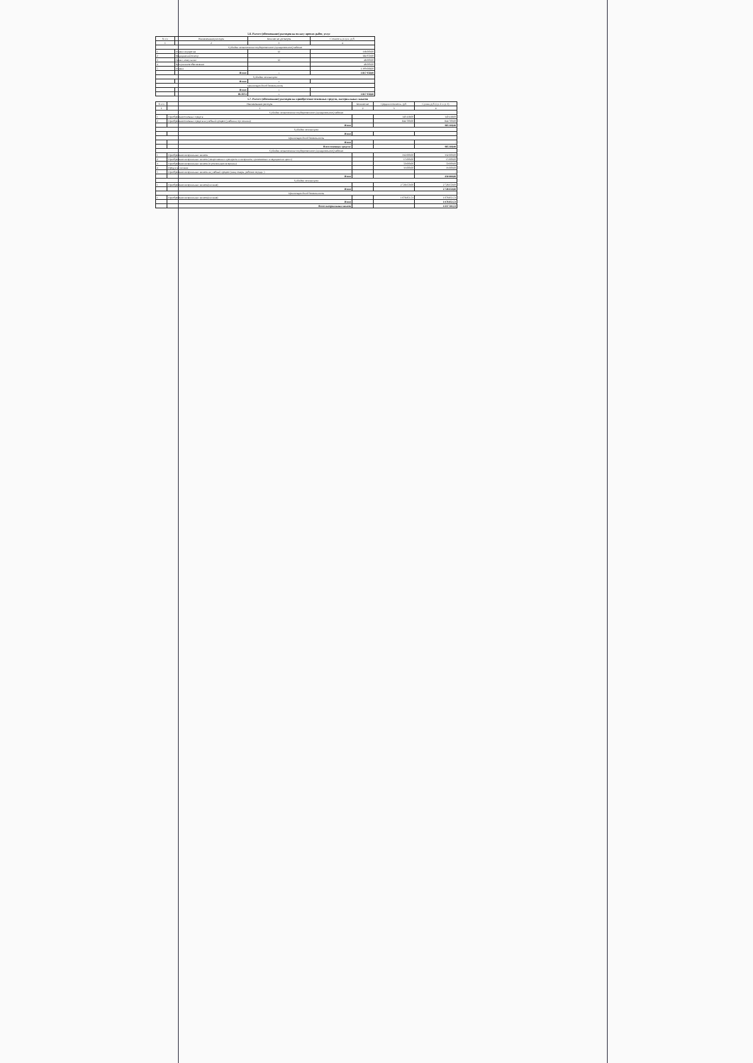5.6. Расчет (обоснование) расходов на оплату прочих работ, услуг
| N п/п | Наименование расходов | Количество договоров | Стоимость услуги, руб. |
| --- | --- | --- | --- |
| 1 | 2 | 3 | 4 |
| Субсидии на выполнение государственного (муниципального) задания | | | |
| 1 | Охрана имущества | 12 | 138 000,00 |
| 2 | Медицинский осмотр | | 184 950,00 |
| 3 | Гарант, консультант | 12 | 48 000,00 |
| 4 | Программное обеспечение | | 48 000,00 |
| 5 | Охрана | | 1 399 008,00 |
| | Итого: | х | 1 817 958,00 |
| Субсидии на иные цели | | | |
| | Итого: | х | - |
| Приносящая доход деятельность | | | |
| | Итого: | х | - |
| | ВСЕГО | х | 1 817 958,00 |
5.7. Расчет (обоснование) расходов на приобретение основных средств, материальных запасов
| N п/п | Наименование расходов | Количество | Средняя стоимость, руб. | Сумма, руб. (гр. 2 х гр. 3) |
| --- | --- | --- | --- | --- |
| 1 | 1 | 2 | 3 | 4 |
| Субсидии на выполнение государственного (муниципального) задания | | | | |
| 1 | Приобретение основных средств | | 140 418,00 | 140 418,00 |
| 2 | Приобретение основных средств на учебный процесс (учебники, орг.техника) | | 844 700,00 | 844 700,00 |
| | Итого | | | 985 118,00 |
| Субсидии на иные цели | | | | |
| | Итого | | | - |
| Приносящая доход деятельность | | | | |
| | Итого | | | - |
| | Всего основных средств: | | | 985 118,00 |
| Субсидии на выполнение государственного (муниципального) задания | | | | |
| 1 | Приобретение материальных запасов | | 332 000,00 | 332 000,00 |
| 2 | Приобретение материальных запасов (лекарственных препаратов и материалов, применяемых в медицинских целях) | | 15 000,00 | 15 000,00 |
| 3 | Приобретение материальных запасов (строительные материалы) | | 50 000,00 | 50 000,00 |
| 4 | Продукты питания | | 33 000,00 | 33 000,00 |
| 5 | Приобретение материальных запасов на учебный процесс (канц.товары, рабочие тетради, ) | | | - |
| | Итого | | | 430 000,00 |
| Субсидии на иные цели | | | | |
| 1 | Приобретение материальных запасов(питание) | | 2 728 650,00 | 2 728 650,00 |
| | Итого | | | 2 728 650,00 |
| Приносящая доход деятельность | | | | |
| 1 | Приобретение материальных запасов(питание) | | 1 078 851,53 | 1 078 851,53 |
| | Итого | | | 1 078 851,53 |
| | Всего материальных запасов | | | 4 237 501,53 |